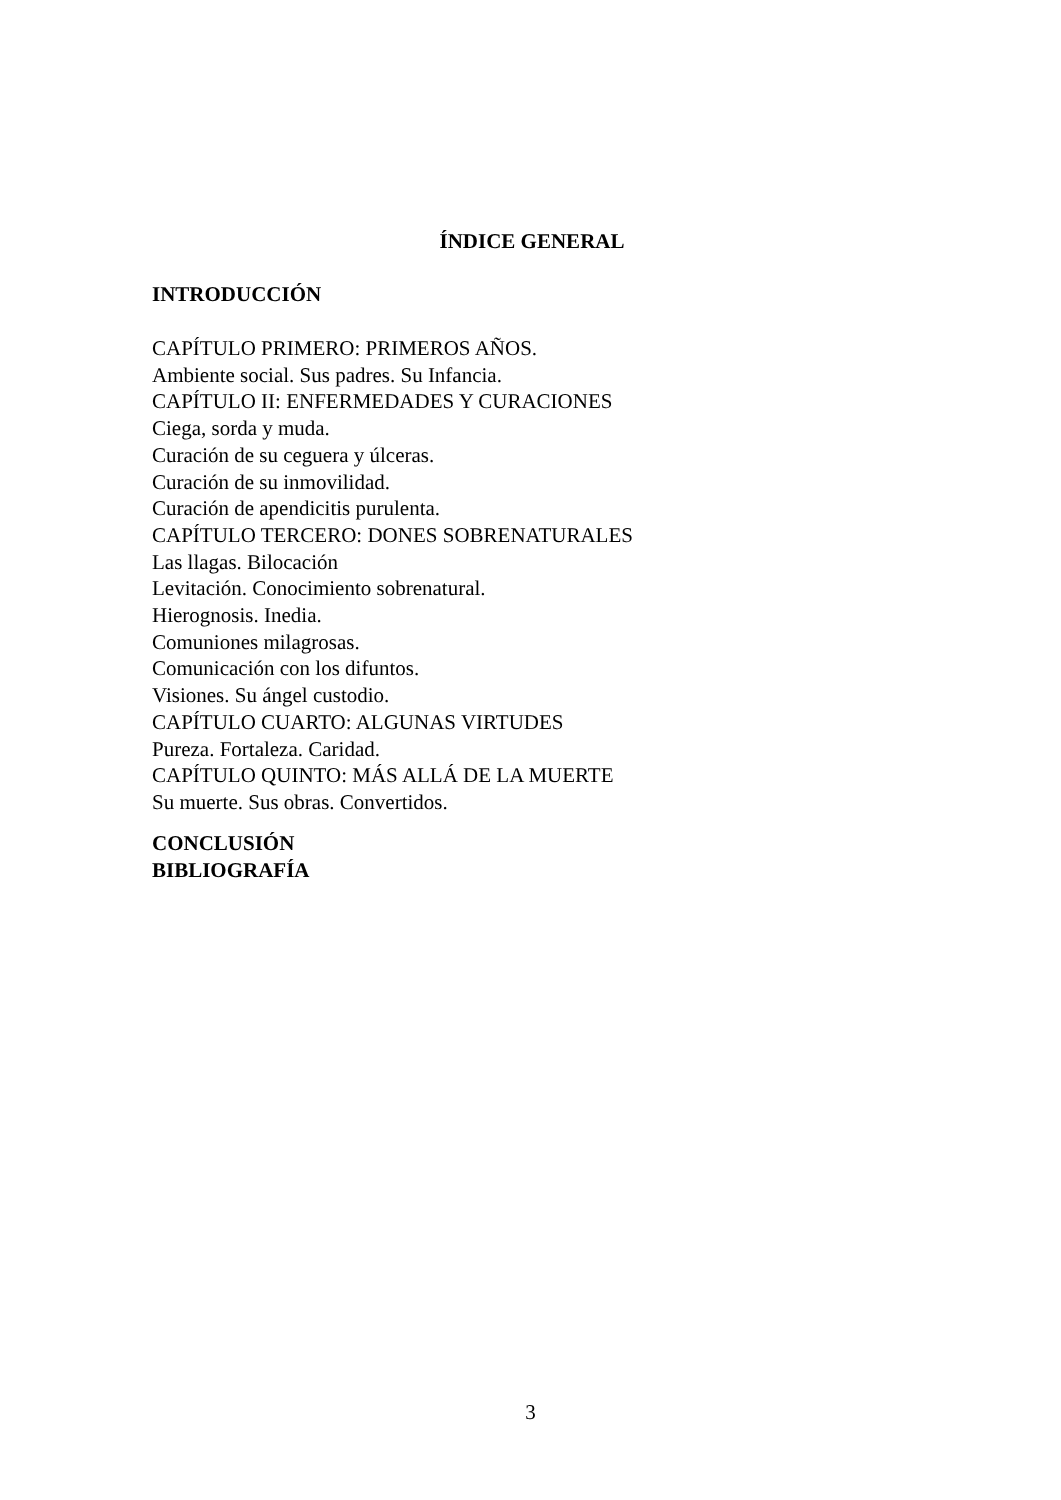ÍNDICE GENERAL
INTRODUCCIÓN
CAPÍTULO PRIMERO: PRIMEROS AÑOS.
Ambiente social. Sus padres. Su Infancia.
CAPÍTULO II: ENFERMEDADES Y CURACIONES
Ciega, sorda y muda.
Curación de su ceguera y úlceras.
Curación de su inmovilidad.
Curación de apendicitis purulenta.
CAPÍTULO TERCERO: DONES SOBRENATURALES
Las llagas. Bilocación
Levitación. Conocimiento sobrenatural.
Hierognosis. Inedia.
Comuniones milagrosas.
Comunicación con los difuntos.
Visiones. Su ángel custodio.
CAPÍTULO CUARTO: ALGUNAS VIRTUDES
Pureza. Fortaleza. Caridad.
CAPÍTULO QUINTO: MÁS ALLÁ DE LA MUERTE
Su muerte. Sus obras. Convertidos.
CONCLUSIÓN
BIBLIOGRAFÍA
3